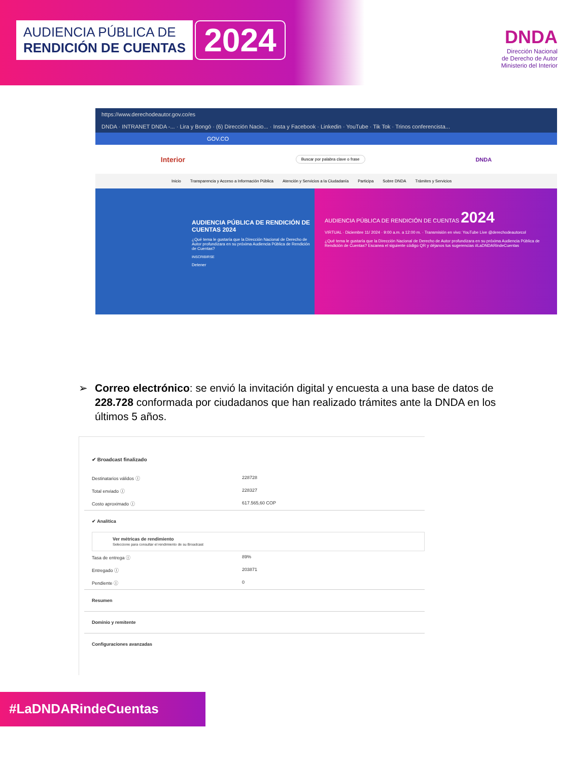AUDIENCIA PÚBLICA DE
RENDICIÓN DE CUENTAS
2024
DNDA
Dirección Nacional
de Derecho de Autor
Ministerio del Interior
https://www.derechodeautor.gov.co/es
DNDA · INTRANET DNDA -... · Lira y Bongó · (6) Dirección Nacio... · Insta y Facebook · Linkedin · YouTube · Tik Tok · Trinos conferencista...
GOV.CO
Interior Buscar por palabra clave o frase DNDA
Inicio Transparencia y Acceso a Información Pública Atención y Servicios a la Ciudadanía Participa Sobre DNDA Trámites y Servicios
AUDIENCIA PÚBLICA DE RENDICIÓN DE CUENTAS 2024
¿Qué tema le gustaría que la Dirección Nacional de Derecho de Autor profundizara en su próxima Audiencia Pública de Rendición de Cuentas?
INSCRIBIRSE
Detener
AUDIENCIA PÚBLICA DE RENDICIÓN DE CUENTAS 2024
VIRTUAL · Diciembre 11/ 2024 · 9:00 a.m. a 12:00 m. · Transmisión en vivo: YouTube Live @derechodeautorcol
¿Qué tema le gustaría que la Dirección Nacional de Derecho de Autor profundizara en su próxima Audiencia Pública de Rendición de Cuentas? Escanea el siguiente código QR y déjanos tus sugerencias #LaDNDARindeCuentas
➢ Correo electrónico: se envió la invitación digital y encuesta a una base de datos de 228.728 conformada por ciudadanos que han realizado trámites ante la DNDA en los últimos 5 años.
✔ Broadcast finalizado
Destinatarios válidos ⓘ 228728
Total enviado ⓘ 228327
Costo aproximado ⓘ 617.565,60 COP
✔ Analítica
Ver métricas de rendimiento
Seleccione para consultar el rendimiento de su Broadcast
Tasa de entrega ⓘ 89%
Entregado ⓘ 203871
Pendiente ⓘ 0
Resumen
Dominio y remitente
Configuraciones avanzadas
#LaDNDARindeCuentas